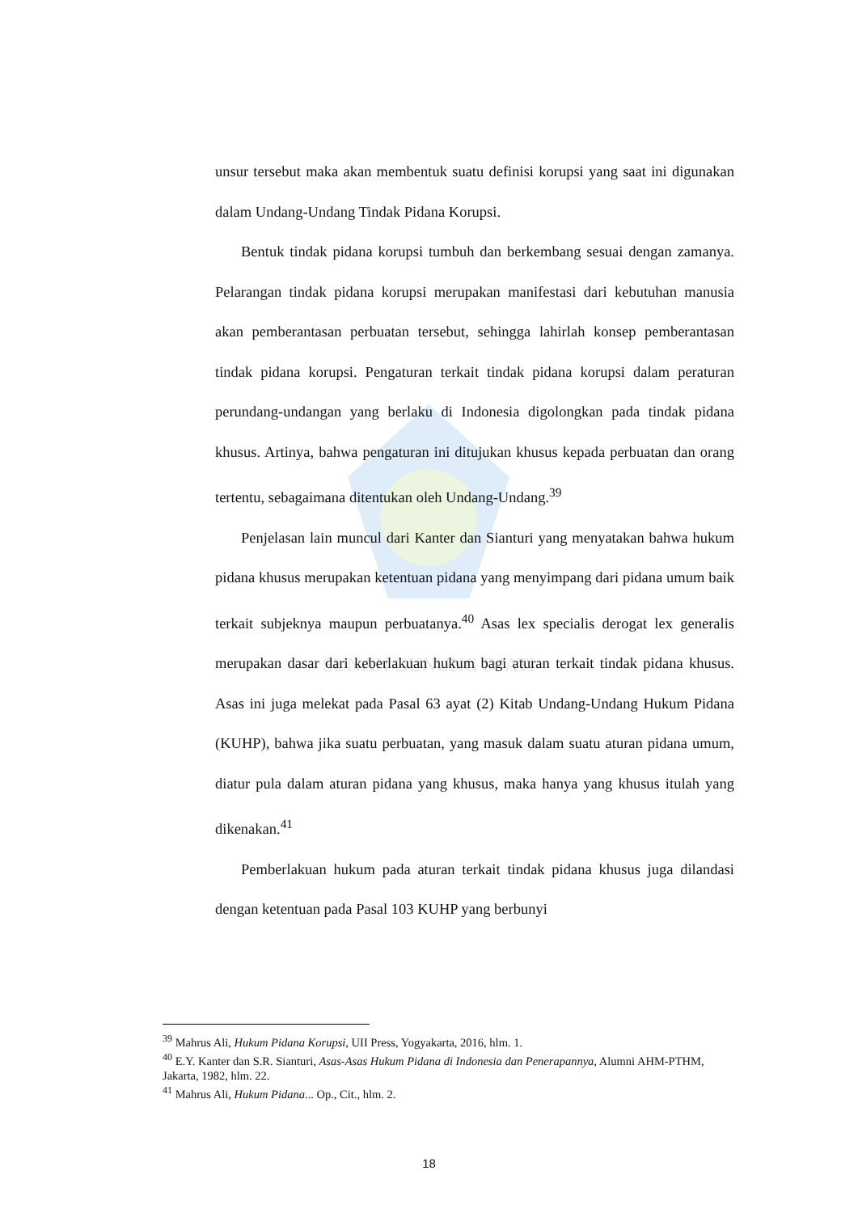SUNAN GUNUNG DJATI
unsur tersebut maka akan membentuk suatu definisi korupsi yang saat ini digunakan dalam Undang-Undang Tindak Pidana Korupsi.
Bentuk tindak pidana korupsi tumbuh dan berkembang sesuai dengan zamanya. Pelarangan tindak pidana korupsi merupakan manifestasi dari kebutuhan manusia akan pemberantasan perbuatan tersebut, sehingga lahirlah konsep pemberantasan tindak pidana korupsi. Pengaturan terkait tindak pidana korupsi dalam peraturan perundang-undangan yang berlaku di Indonesia digolongkan pada tindak pidana khusus. Artinya, bahwa pengaturan ini ditujukan khusus kepada perbuatan dan orang tertentu, sebagaimana ditentukan oleh Undang-Undang.<sup>39</sup>
Penjelasan lain muncul dari Kanter dan Sianturi yang menyatakan bahwa hukum pidana khusus merupakan ketentuan pidana yang menyimpang dari pidana umum baik terkait subjeknya maupun perbuatanya.<sup>40</sup> Asas lex specialis derogat lex generalis merupakan dasar dari keberlakuan hukum bagi aturan terkait tindak pidana khusus. Asas ini juga melekat pada Pasal 63 ayat (2) Kitab Undang-Undang Hukum Pidana (KUHP), bahwa jika suatu perbuatan, yang masuk dalam suatu aturan pidana umum, diatur pula dalam aturan pidana yang khusus, maka hanya yang khusus itulah yang dikenakan.<sup>41</sup>
Pemberlakuan hukum pada aturan terkait tindak pidana khusus juga dilandasi dengan ketentuan pada Pasal 103 KUHP yang berbunyi
<sup>39</sup> Mahrus Ali, Hukum Pidana Korupsi, UII Press, Yogyakarta, 2016, hlm. 1.
<sup>40</sup> E.Y. Kanter dan S.R. Sianturi, Asas-Asas Hukum Pidana di Indonesia dan Penerapannya, Alumni AHM-PTHM, Jakarta, 1982, hlm. 22.
<sup>41</sup> Mahrus Ali, Hukum Pidana... Op., Cit., hlm. 2.
18